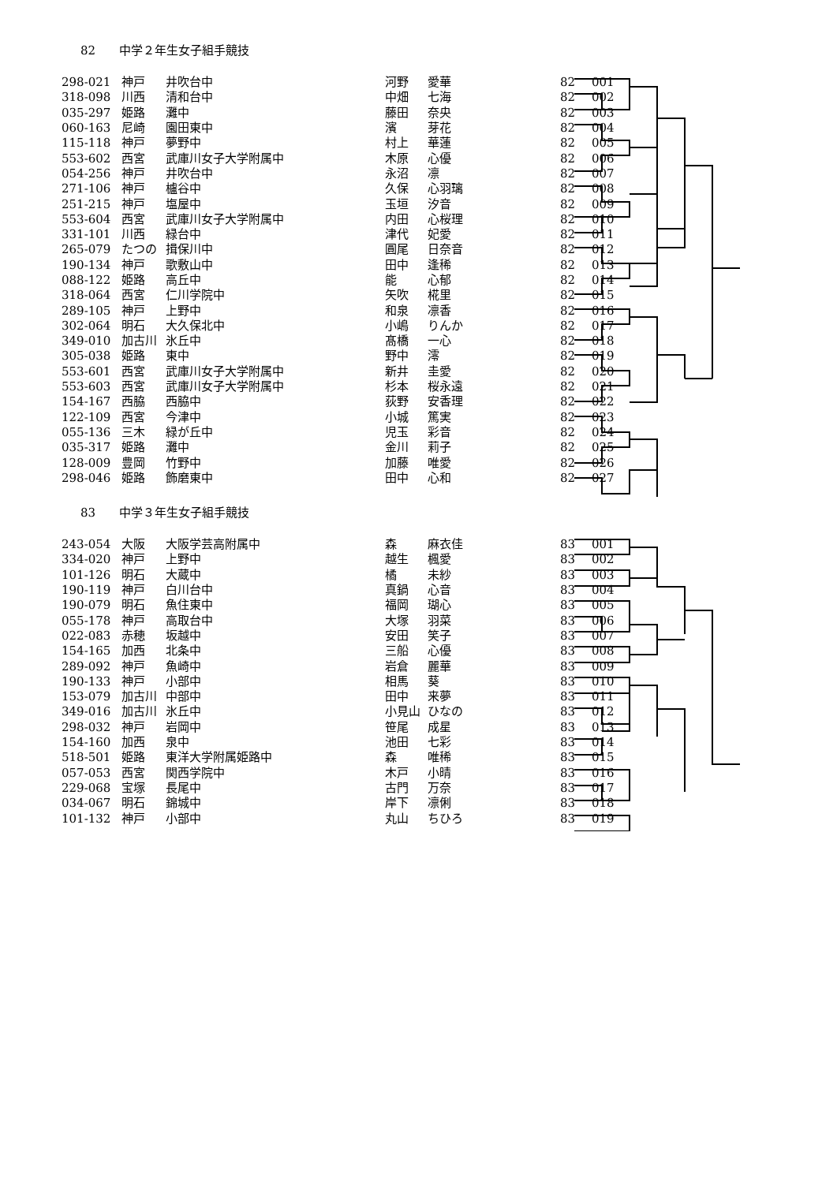82 中学２年生女子組手競技
| 298-021 | 神戸 | 井吹台中 | 河野 | 愛華 | 82 | 001 |
| 318-098 | 川西 | 清和台中 | 中畑 | 七海 | 82 | 002 |
| 035-297 | 姫路 | 灘中 | 藤田 | 奈央 | 82 | 003 |
| 060-163 | 尼崎 | 園田東中 | 濱 | 芽花 | 82 | 004 |
| 115-118 | 神戸 | 夢野中 | 村上 | 華蓮 | 82 | 005 |
| 553-602 | 西宮 | 武庫川女子大学附属中 | 木原 | 心優 | 82 | 006 |
| 054-256 | 神戸 | 井吹台中 | 永沼 | 凛 | 82 | 007 |
| 271-106 | 神戸 | 櫨谷中 | 久保 | 心羽璃 | 82 | 008 |
| 251-215 | 神戸 | 塩屋中 | 玉垣 | 汐音 | 82 | 009 |
| 553-604 | 西宮 | 武庫川女子大学附属中 | 内田 | 心桜理 | 82 | 010 |
| 331-101 | 川西 | 緑台中 | 津代 | 妃愛 | 82 | 011 |
| 265-079 | たつの | 揖保川中 | 圓尾 | 日奈音 | 82 | 012 |
| 190-134 | 神戸 | 歌敷山中 | 田中 | 逢稀 | 82 | 013 |
| 088-122 | 姫路 | 高丘中 | 能 | 心郁 | 82 | 014 |
| 318-064 | 西宮 | 仁川学院中 | 矢吹 | 椛里 | 82 | 015 |
| 289-105 | 神戸 | 上野中 | 和泉 | 凛香 | 82 | 016 |
| 302-064 | 明石 | 大久保北中 | 小嶋 | りんか | 82 | 017 |
| 349-010 | 加古川 | 氷丘中 | 髙橋 | 一心 | 82 | 018 |
| 305-038 | 姫路 | 東中 | 野中 | 澪 | 82 | 019 |
| 553-601 | 西宮 | 武庫川女子大学附属中 | 新井 | 圭愛 | 82 | 020 |
| 553-603 | 西宮 | 武庫川女子大学附属中 | 杉本 | 桜永遠 | 82 | 021 |
| 154-167 | 西脇 | 西脇中 | 荻野 | 安香理 | 82 | 022 |
| 122-109 | 西宮 | 今津中 | 小城 | 篤実 | 82 | 023 |
| 055-136 | 三木 | 緑が丘中 | 児玉 | 彩音 | 82 | 024 |
| 035-317 | 姫路 | 灘中 | 金川 | 莉子 | 82 | 025 |
| 128-009 | 豊岡 | 竹野中 | 加藤 | 唯愛 | 82 | 026 |
| 298-046 | 姫路 | 飾磨東中 | 田中 | 心和 | 82 | 027 |
83 中学３年生女子組手競技
| 243-054 | 大阪 | 大阪学芸高附属中 | 森 | 麻衣佳 | 83 | 001 |
| 334-020 | 神戸 | 上野中 | 越生 | 楓愛 | 83 | 002 |
| 101-126 | 明石 | 大蔵中 | 橘 | 未紗 | 83 | 003 |
| 190-119 | 神戸 | 白川台中 | 真鍋 | 心音 | 83 | 004 |
| 190-079 | 明石 | 魚住東中 | 福岡 | 瑚心 | 83 | 005 |
| 055-178 | 神戸 | 高取台中 | 大塚 | 羽菜 | 83 | 006 |
| 022-083 | 赤穂 | 坂越中 | 安田 | 笑子 | 83 | 007 |
| 154-165 | 加西 | 北条中 | 三船 | 心優 | 83 | 008 |
| 289-092 | 神戸 | 魚崎中 | 岩倉 | 麗華 | 83 | 009 |
| 190-133 | 神戸 | 小部中 | 相馬 | 葵 | 83 | 010 |
| 153-079 | 加古川 | 中部中 | 田中 | 来夢 | 83 | 011 |
| 349-016 | 加古川 | 氷丘中 | 小見山 | ひなの | 83 | 012 |
| 298-032 | 神戸 | 岩岡中 | 笹尾 | 成星 | 83 | 013 |
| 154-160 | 加西 | 泉中 | 池田 | 七彩 | 83 | 014 |
| 518-501 | 姫路 | 東洋大学附属姫路中 | 森 | 唯稀 | 83 | 015 |
| 057-053 | 西宮 | 関西学院中 | 木戸 | 小晴 | 83 | 016 |
| 229-068 | 宝塚 | 長尾中 | 古門 | 万奈 | 83 | 017 |
| 034-067 | 明石 | 錦城中 | 岸下 | 凛俐 | 83 | 018 |
| 101-132 | 神戸 | 小部中 | 丸山 | ちひろ | 83 | 019 |